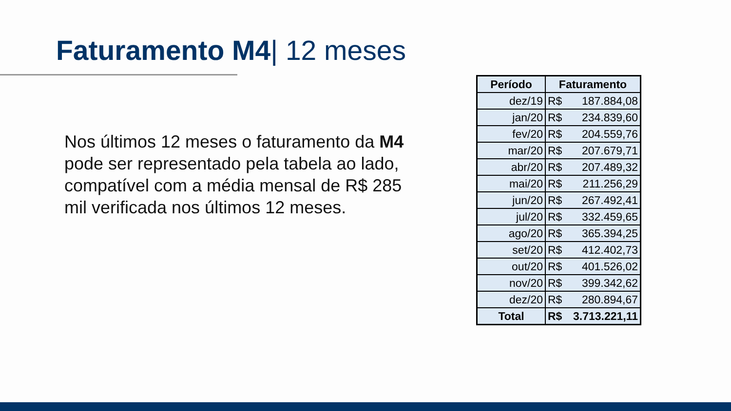Faturamento M4| 12 meses
Nos últimos 12 meses o faturamento da M4 pode ser representado pela tabela ao lado, compatível com a média mensal de R$ 285 mil verificada nos últimos 12 meses.
| Período | Faturamento |
| --- | --- |
| dez/19 | R$ 187.884,08 |
| jan/20 | R$ 234.839,60 |
| fev/20 | R$ 204.559,76 |
| mar/20 | R$ 207.679,71 |
| abr/20 | R$ 207.489,32 |
| mai/20 | R$ 211.256,29 |
| jun/20 | R$ 267.492,41 |
| jul/20 | R$ 332.459,65 |
| ago/20 | R$ 365.394,25 |
| set/20 | R$ 412.402,73 |
| out/20 | R$ 401.526,02 |
| nov/20 | R$ 399.342,62 |
| dez/20 | R$ 280.894,67 |
| Total | R$ 3.713.221,11 |